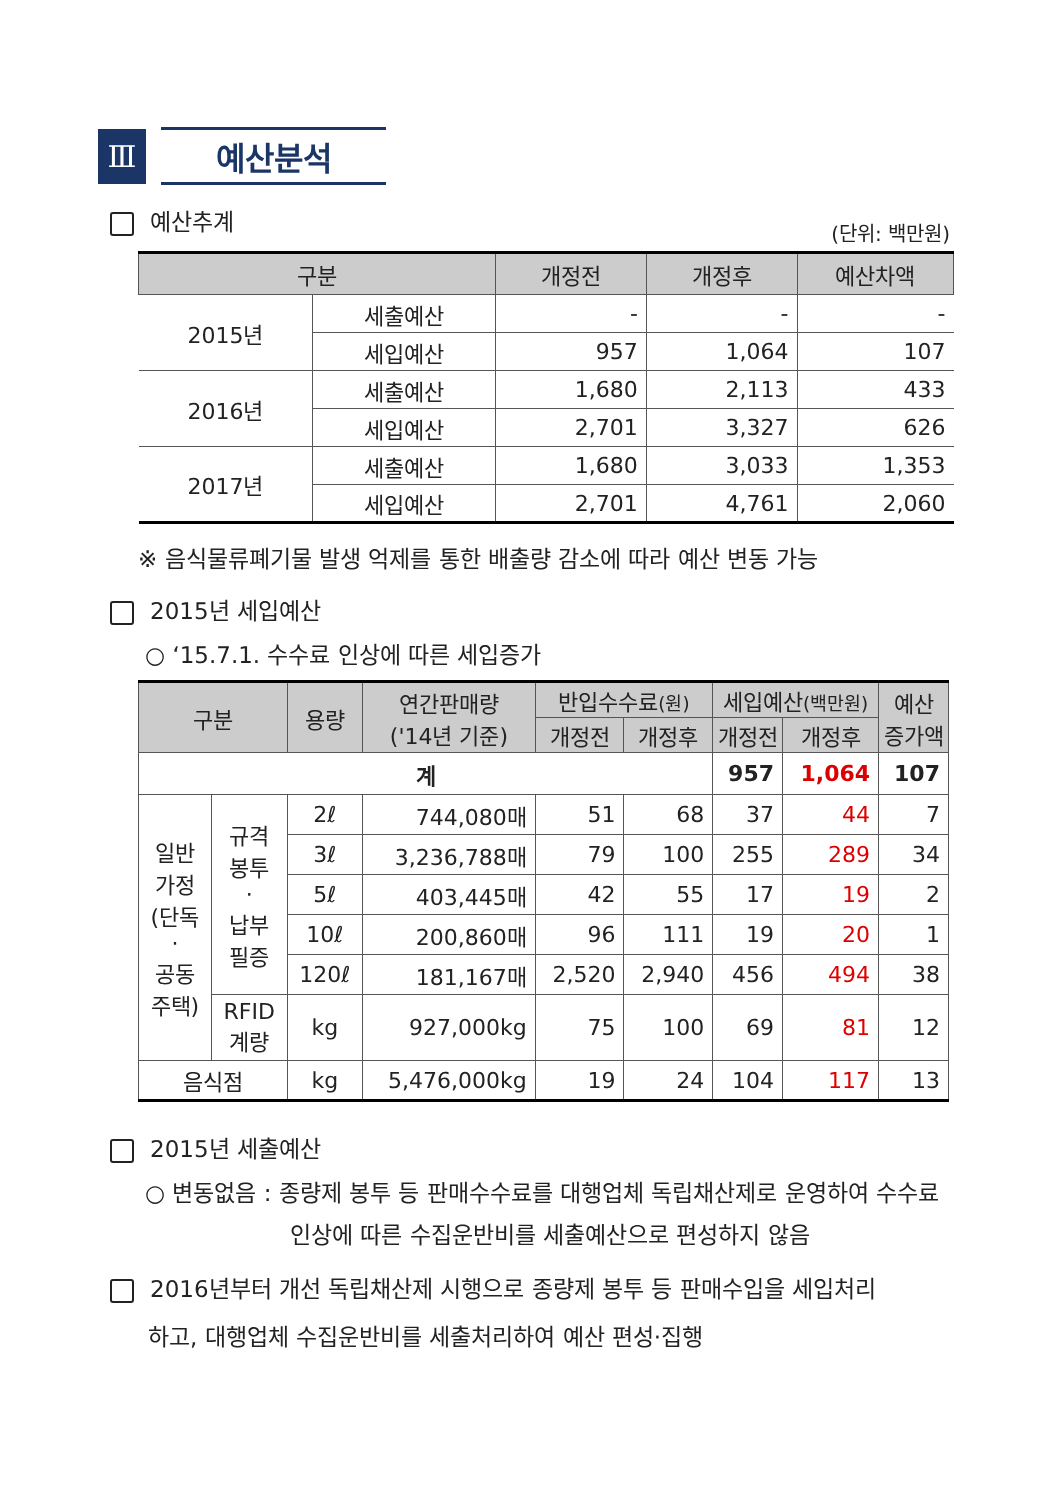Ⅲ
예산분석
예산추계 (단위: 백만원)
| 구분 | | 개정전 | 개정후 | 예산차액 |
| --- | --- | --- | --- | --- |
| 2015년 | 세출예산 | - | - | - |
| | 세입예산 | 957 | 1,064 | 107 |
| 2016년 | 세출예산 | 1,680 | 2,113 | 433 |
| | 세입예산 | 2,701 | 3,327 | 626 |
| 2017년 | 세출예산 | 1,680 | 3,033 | 1,353 |
| | 세입예산 | 2,701 | 4,761 | 2,060 |
※ 음식물류폐기물 발생 억제를 통한 배출량 감소에 따라 예산 변동 가능
2015년 세입예산
○ ‘15.7.1. 수수료 인상에 따른 세입증가
| 구분 | | 용량 | 연간판매량 ('14년 기준) | 반입수수료 (원) | | 세입예산 (백만원) | | 예산 증가액 |
| --- | --- | --- | --- | --- | --- | --- | --- | --- |
| | | | | 개정전 | 개정후 | 개정전 | 개정후 | |
| 계 | | | | | | 957 | 1,064 | 107 |
| 일반 가정 (단독 · 공동 주택) | 규격 봉투 · 납부 필증 | 2ℓ | 744,080매 | 51 | 68 | 37 | 44 | 7 |
| | | 3ℓ | 3,236,788매 | 79 | 100 | 255 | 289 | 34 |
| | | 5ℓ | 403,445매 | 42 | 55 | 17 | 19 | 2 |
| | | 10ℓ | 200,860매 | 96 | 111 | 19 | 20 | 1 |
| | | 120ℓ | 181,167매 | 2,520 | 2,940 | 456 | 494 | 38 |
| | RFID 계량 | kg | 927,000kg | 75 | 100 | 69 | 81 | 12 |
| 음식점 | | kg | 5,476,000kg | 19 | 24 | 104 | 117 | 13 |
2015년 세출예산
○ 변동없음 : 종량제 봉투 등 판매수수료를 대행업체 독립채산제로 운영하여 수수료
인상에 따른 수집운반비를 세출예산으로 편성하지 않음
2016년부터 개선 독립채산제 시행으로 종량제 봉투 등 판매수입을 세입처리
하고, 대행업체 수집운반비를 세출처리하여 예산 편성·집행